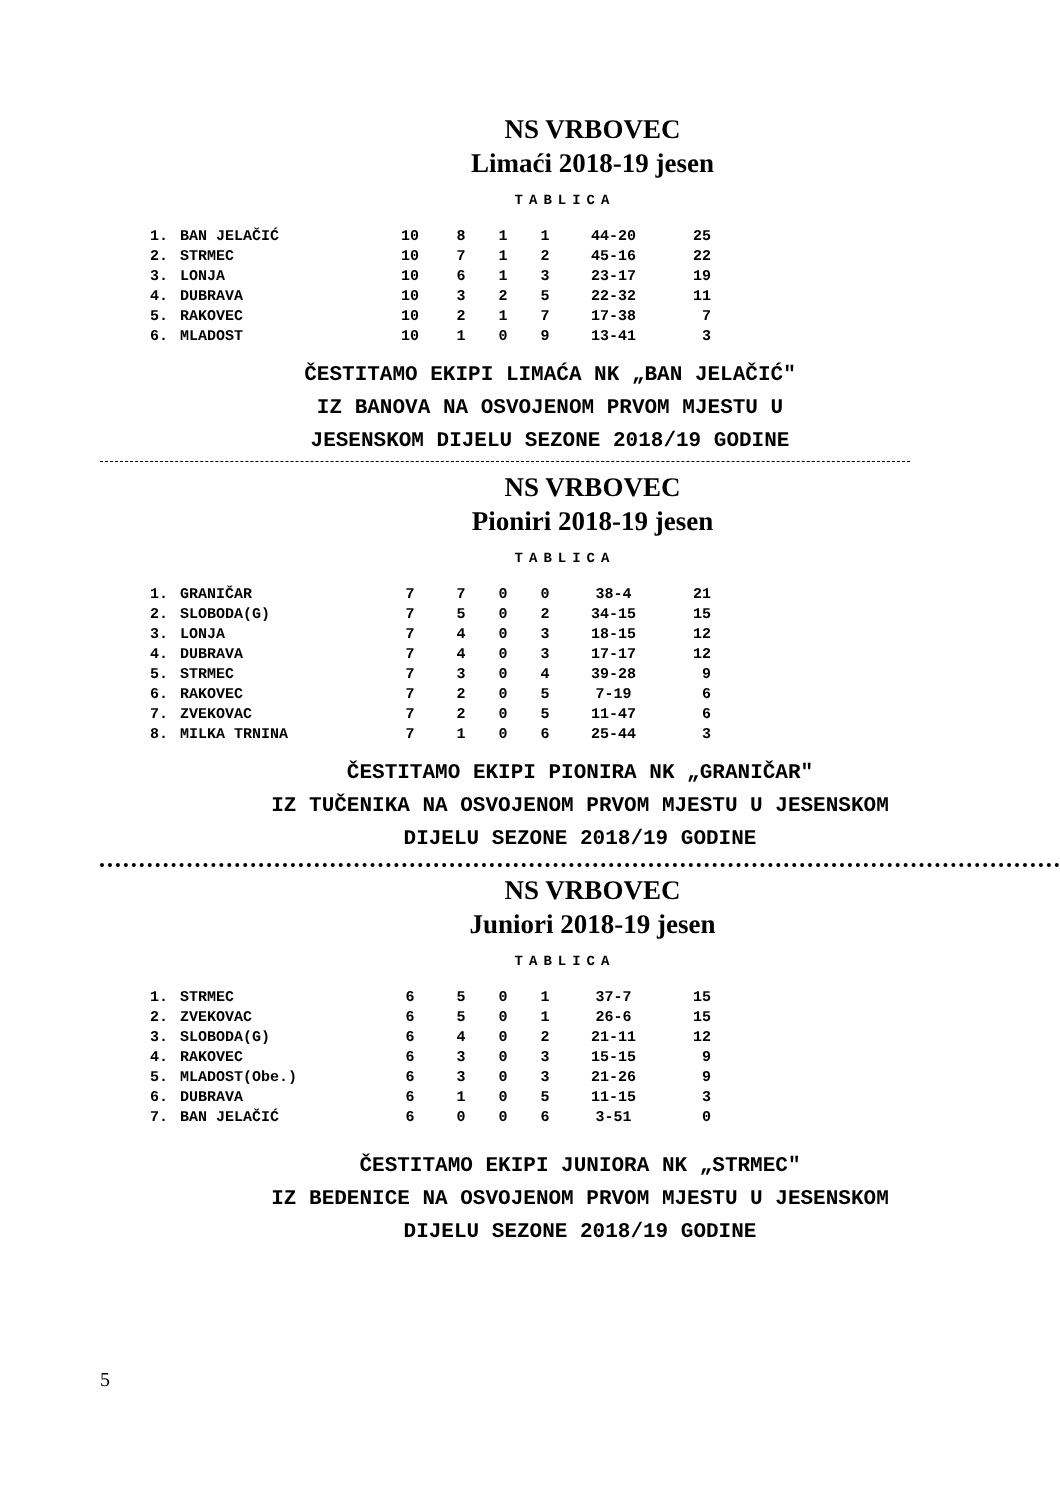NS VRBOVEC
Limaći 2018-19 jesen
TABLICA
| 1. | BAN JELAČIĆ | 10 | 8 | 1 | 1 | 44-20 | 25 |
| 2. | STRMEC | 10 | 7 | 1 | 2 | 45-16 | 22 |
| 3. | LONJA | 10 | 6 | 1 | 3 | 23-17 | 19 |
| 4. | DUBRAVA | 10 | 3 | 2 | 5 | 22-32 | 11 |
| 5. | RAKOVEC | 10 | 2 | 1 | 7 | 17-38 | 7 |
| 6. | MLADOST | 10 | 1 | 0 | 9 | 13-41 | 3 |
ČESTITAMO EKIPI LIMAĆA NK „BAN JELAČIĆ"
IZ BANOVA NA OSVOJENOM PRVOM MJESTU U
JESENSKOM DIJELU SEZONE 2018/19 GODINE
NS VRBOVEC
Pioniri 2018-19 jesen
TABLICA
| 1. | GRANIČAR | 7 | 7 | 0 | 0 | 38-4 | 21 |
| 2. | SLOBODA(G) | 7 | 5 | 0 | 2 | 34-15 | 15 |
| 3. | LONJA | 7 | 4 | 0 | 3 | 18-15 | 12 |
| 4. | DUBRAVA | 7 | 4 | 0 | 3 | 17-17 | 12 |
| 5. | STRMEC | 7 | 3 | 0 | 4 | 39-28 | 9 |
| 6. | RAKOVEC | 7 | 2 | 0 | 5 | 7-19 | 6 |
| 7. | ZVEKOVAC | 7 | 2 | 0 | 5 | 11-47 | 6 |
| 8. | MILKA TRNINA | 7 | 1 | 0 | 6 | 25-44 | 3 |
ČESTITAMO EKIPI PIONIRA NK „GRANIČAR"
IZ TUČENIKA NA OSVOJENOM PRVOM MJESTU U JESENSKOM
DIJELU SEZONE 2018/19 GODINE
NS VRBOVEC
Juniori 2018-19 jesen
TABLICA
| 1. | STRMEC | 6 | 5 | 0 | 1 | 37-7 | 15 |
| 2. | ZVEKOVAC | 6 | 5 | 0 | 1 | 26-6 | 15 |
| 3. | SLOBODA(G) | 6 | 4 | 0 | 2 | 21-11 | 12 |
| 4. | RAKOVEC | 6 | 3 | 0 | 3 | 15-15 | 9 |
| 5. | MLADOST(Obe.) | 6 | 3 | 0 | 3 | 21-26 | 9 |
| 6. | DUBRAVA | 6 | 1 | 0 | 5 | 11-15 | 3 |
| 7. | BAN JELAČIĆ | 6 | 0 | 0 | 6 | 3-51 | 0 |
ČESTITAMO EKIPI JUNIORA NK „STRMEC"
IZ BEDENICE NA OSVOJENOM PRVOM MJESTU U JESENSKOM
DIJELU SEZONE 2018/19 GODINE
5